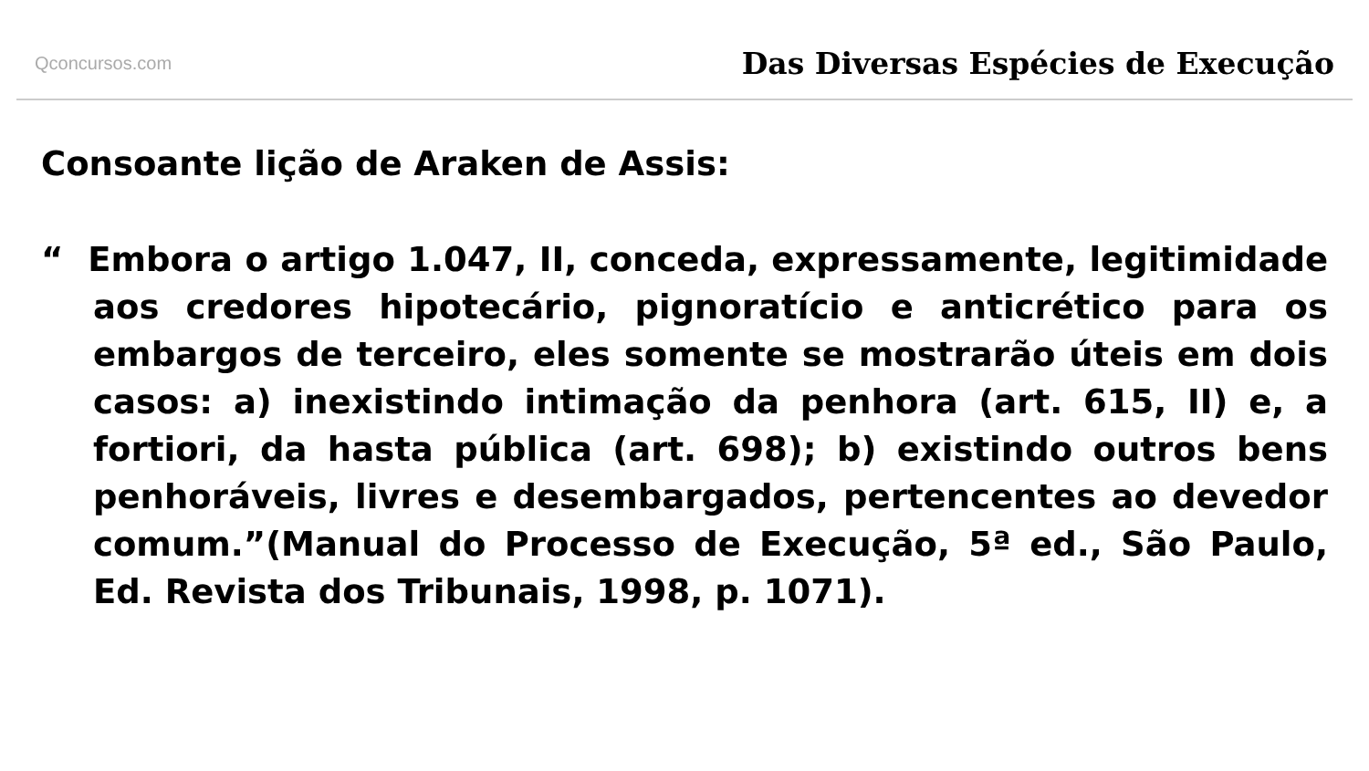Qconcursos.com Das Diversas Espécies de Execução
Consoante lição de Araken de Assis:
“ Embora o artigo 1.047, II, conceda, expressamente, legitimidade aos credores hipotecário, pignoratício e anticrético para os embargos de terceiro, eles somente se mostrarão úteis em dois casos: a) inexistindo intimação da penhora (art. 615, II) e, a fortiori, da hasta pública (art. 698); b) existindo outros bens penhoráveis, livres e desembargados, pertencentes ao devedor comum.”(Manual do Processo de Execução, 5ª ed., São Paulo, Ed. Revista dos Tribunais, 1998, p. 1071).